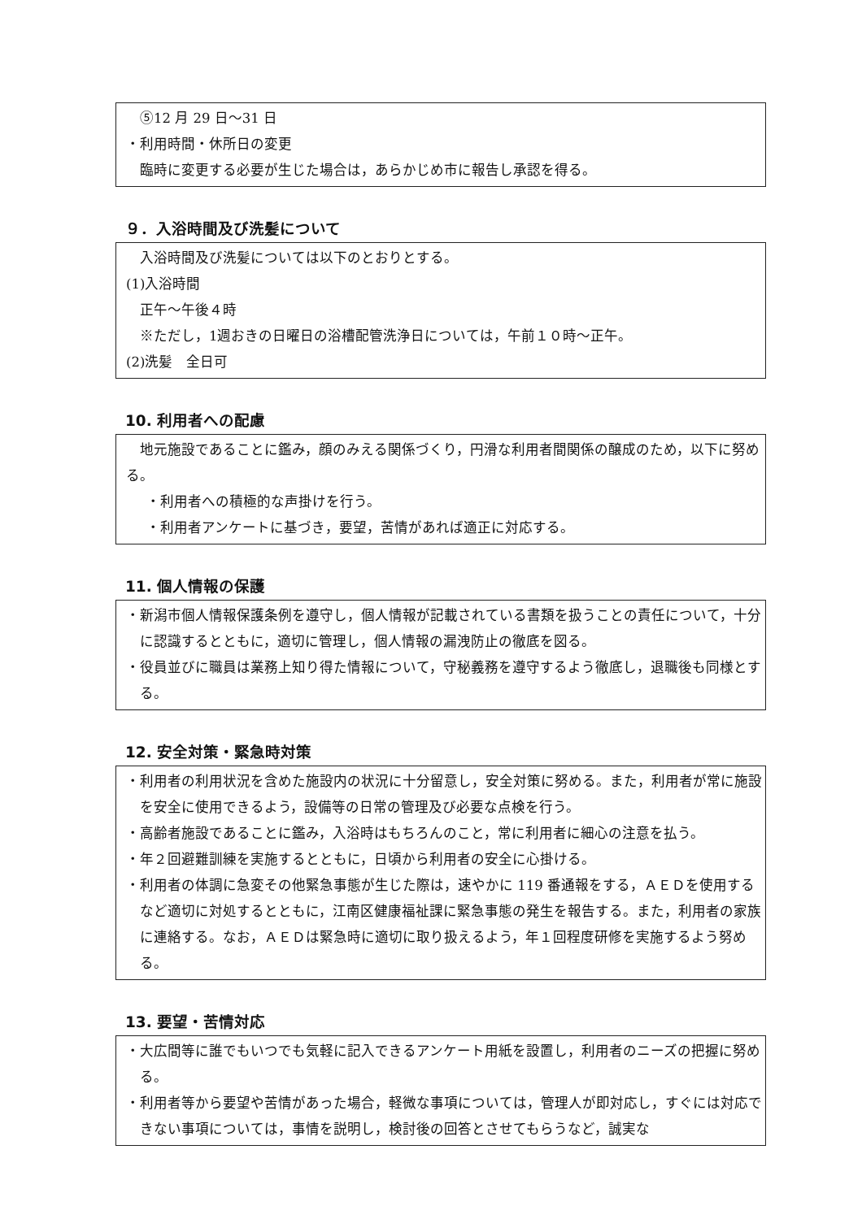⑤12 月 29 日～31 日
・利用時間・休所日の変更
臨時に変更する必要が生じた場合は，あらかじめ市に報告し承認を得る。
９．入浴時間及び洗髪について
入浴時間及び洗髪については以下のとおりとする。
(1)入浴時間
正午～午後４時
※ただし，1週おきの日曜日の浴槽配管洗浄日については，午前１０時～正午。
(2)洗髪　全日可
10. 利用者への配慮
地元施設であることに鑑み，顔のみえる関係づくり，円滑な利用者間関係の醸成のため，以下に努める。
・利用者への積極的な声掛けを行う。
・利用者アンケートに基づき，要望，苦情があれば適正に対応する。
11. 個人情報の保護
・新潟市個人情報保護条例を遵守し，個人情報が記載されている書類を扱うことの責任について，十分に認識するとともに，適切に管理し，個人情報の漏洩防止の徹底を図る。
・役員並びに職員は業務上知り得た情報について，守秘義務を遵守するよう徹底し，退職後も同様とする。
12. 安全対策・緊急時対策
・利用者の利用状況を含めた施設内の状況に十分留意し，安全対策に努める。また，利用者が常に施設を安全に使用できるよう，設備等の日常の管理及び必要な点検を行う。
・高齢者施設であることに鑑み，入浴時はもちろんのこと，常に利用者に細心の注意を払う。
・年２回避難訓練を実施するとともに，日頃から利用者の安全に心掛ける。
・利用者の体調に急変その他緊急事態が生じた際は，速やかに 119 番通報をする，ＡＥＤを使用するなど適切に対処するとともに，江南区健康福祉課に緊急事態の発生を報告する。また，利用者の家族に連絡する。なお，ＡＥＤは緊急時に適切に取り扱えるよう，年１回程度研修を実施するよう努める。
13. 要望・苦情対応
・大広間等に誰でもいつでも気軽に記入できるアンケート用紙を設置し，利用者のニーズの把握に努める。
・利用者等から要望や苦情があった場合，軽微な事項については，管理人が即対応し，すぐには対応できない事項については，事情を説明し，検討後の回答とさせてもらうなど，誠実な